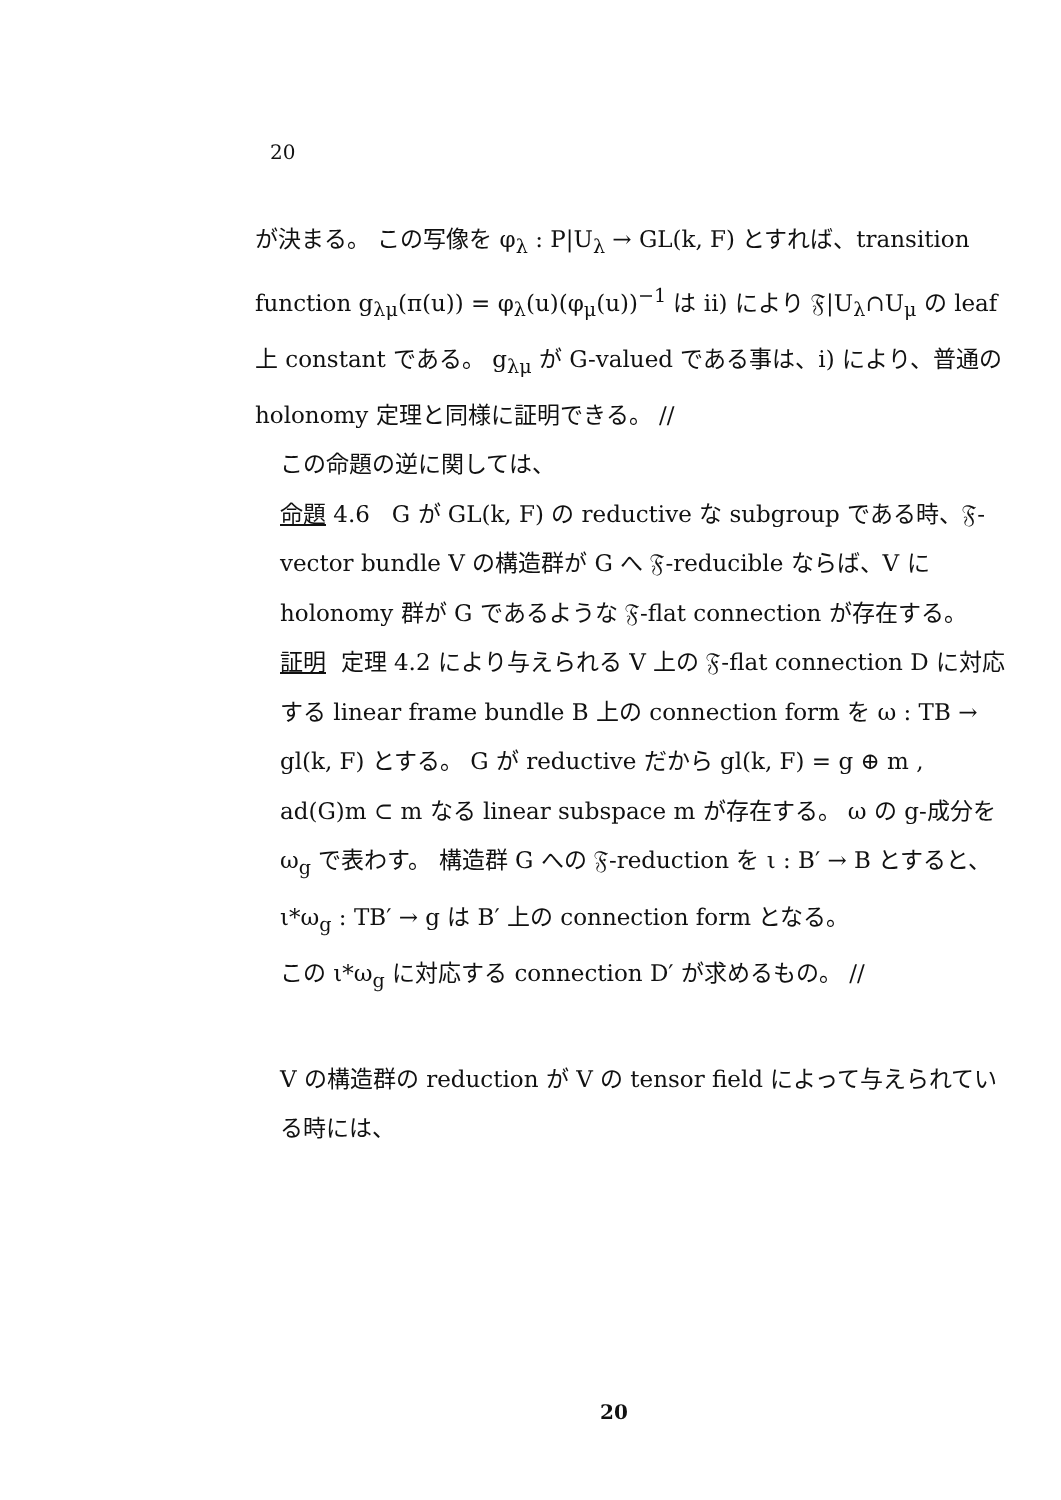20
が決まる。 この写像を φ<sub>λ</sub> : P|U<sub>λ</sub> → GL(k, F) とすれば、transition function g<sub>λμ</sub>(π(u)) = φ<sub>λ</sub>(u)(φ<sub>μ</sub>(u))<sup>−1</sup> は ii) により 𝔉|U<sub>λ</sub>∩U<sub>μ</sub> の leaf 上 constant である。 g<sub>λμ</sub> が G-valued である事は、i) により、普通の holonomy 定理と同様に証明できる。 //
この命題の逆に関しては、
命題 4.6 G が GL(k, F) の reductive な subgroup である時、𝔉-vector bundle V の構造群が G へ 𝔉-reducible ならば、V に holonomy 群が G であるような 𝔉-flat connection が存在する。
証明 定理 4.2 により与えられる V 上の 𝔉-flat connection D に対応する linear frame bundle B 上の connection form を ω : TB → gl(k, F) とする。 G が reductive だから gl(k, F) = g ⊕ m , ad(G)m ⊂ m なる linear subspace m が存在する。 ω の g-成分を ω<sub>g</sub> で表わす。 構造群 G への 𝔉-reduction を ι : B′ → B とすると、ι*ω<sub>g</sub> : TB′ → g は B′ 上の connection form となる。
この ι*ω<sub>g</sub> に対応する connection D′ が求めるもの。 //
V の構造群の reduction が V の tensor field によって与えられている時には、
20